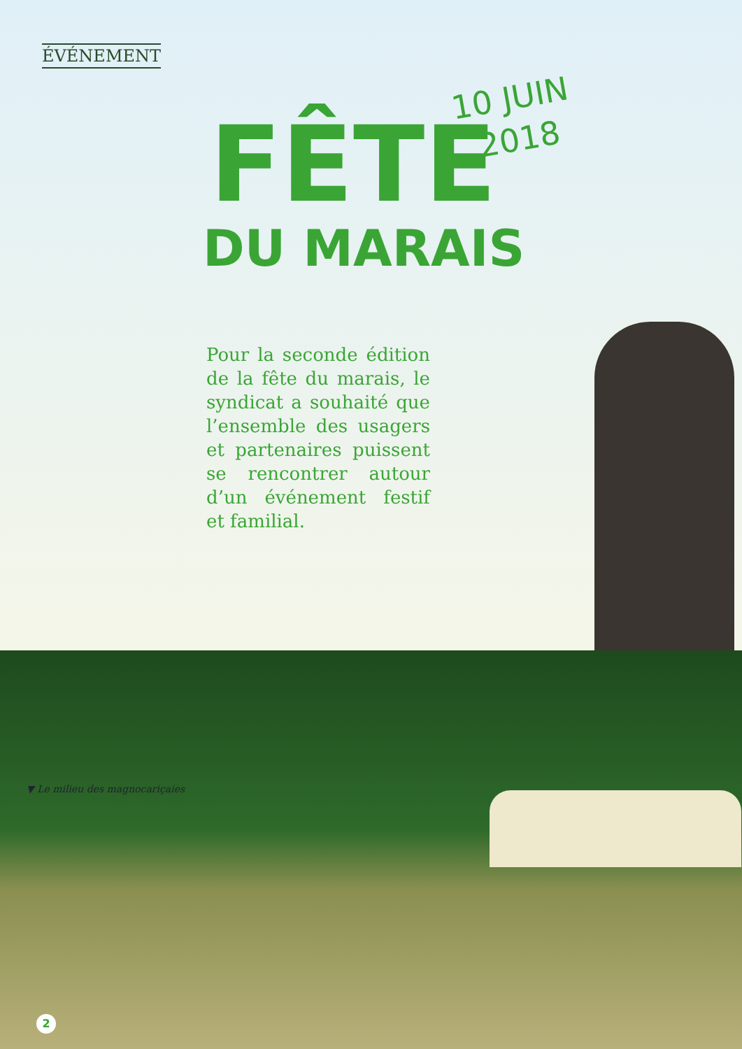ÉVÉNEMENT
FÊTE
DU MARAIS
10 JUIN
2018
Pour la seconde édition de la fête du marais, le syndicat a souhaité que l’ensemble des usagers et partenaires puissent se rencontrer autour d’un événement festif et familial.
▼ Le milieu des magnocariçaies
2